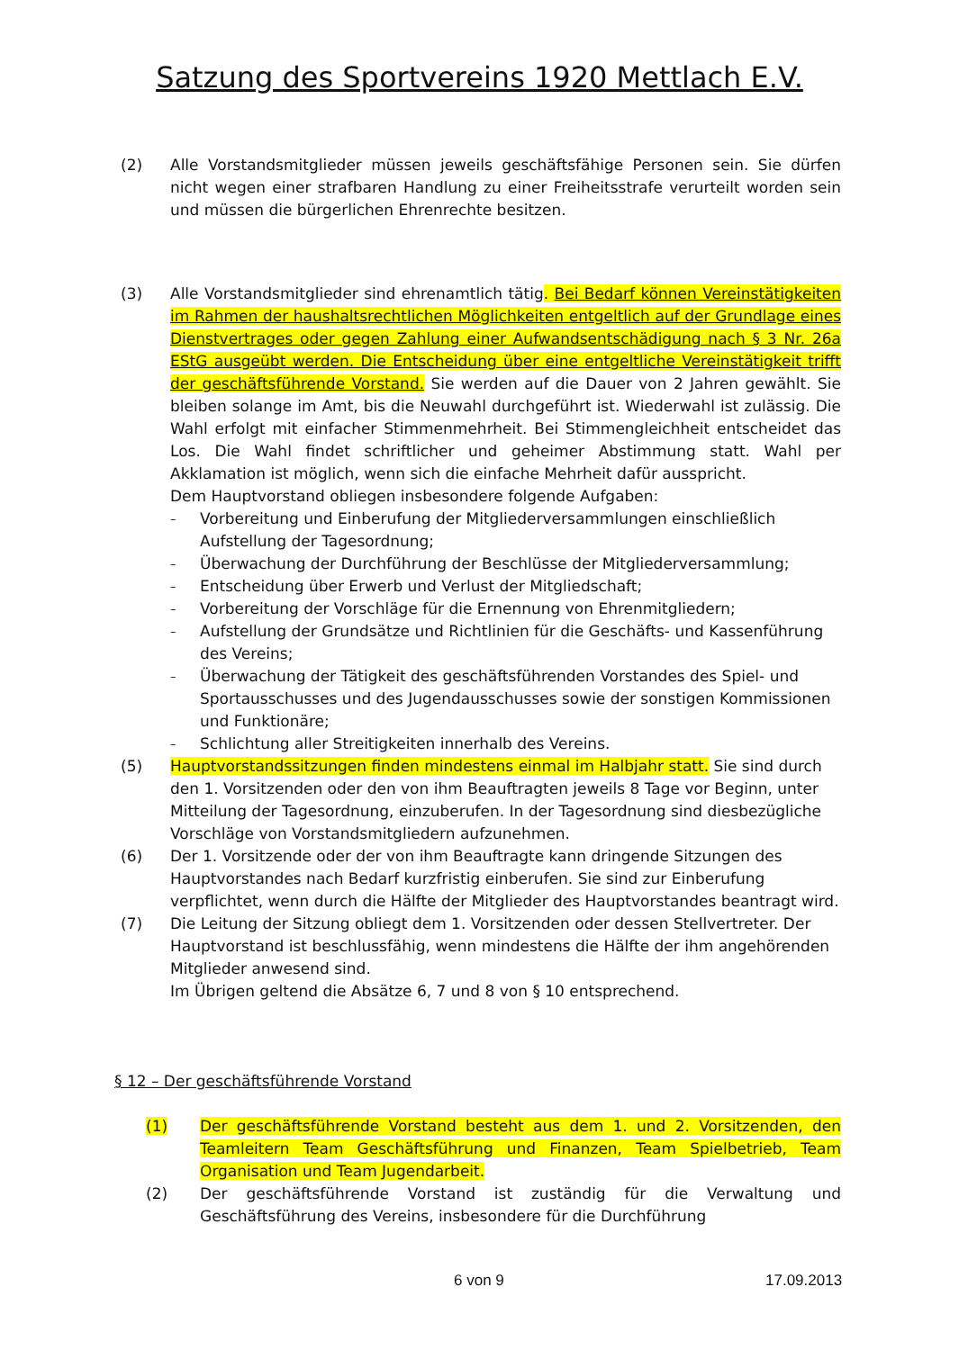Satzung des Sportvereins 1920 Mettlach E.V.
(2) Alle Vorstandsmitglieder müssen jeweils geschäftsfähige Personen sein. Sie dürfen nicht wegen einer strafbaren Handlung zu einer Freiheitsstrafe verurteilt worden sein und müssen die bürgerlichen Ehrenrechte besitzen.
(3) Alle Vorstandsmitglieder sind ehrenamtlich tätig. Bei Bedarf können Vereinstätigkeiten im Rahmen der haushaltsrechtlichen Möglichkeiten entgeltlich auf der Grundlage eines Dienstvertrages oder gegen Zahlung einer Aufwandsentschädigung nach § 3 Nr. 26a EStG ausgeübt werden. Die Entscheidung über eine entgeltliche Vereinstätigkeit trifft der geschäftsführende Vorstand. Sie werden auf die Dauer von 2 Jahren gewählt. Sie bleiben solange im Amt, bis die Neuwahl durchgeführt ist. Wiederwahl ist zulässig. Die Wahl erfolgt mit einfacher Stimmenmehrheit. Bei Stimmengleichheit entscheidet das Los. Die Wahl findet schriftlicher und geheimer Abstimmung statt. Wahl per Akklamation ist möglich, wenn sich die einfache Mehrheit dafür ausspricht.
Dem Hauptvorstand obliegen insbesondere folgende Aufgaben:
– Vorbereitung und Einberufung der Mitgliederversammlungen einschließlich Aufstellung der Tagesordnung;
– Überwachung der Durchführung der Beschlüsse der Mitgliederversammlung;
– Entscheidung über Erwerb und Verlust der Mitgliedschaft;
– Vorbereitung der Vorschläge für die Ernennung von Ehrenmitgliedern;
– Aufstellung der Grundsätze und Richtlinien für die Geschäfts- und Kassenführung des Vereins;
– Überwachung der Tätigkeit des geschäftsführenden Vorstandes des Spiel- und Sportausschusses und des Jugendausschusses sowie der sonstigen Kommissionen und Funktionäre;
– Schlichtung aller Streitigkeiten innerhalb des Vereins.
(5) Hauptvorstandssitzungen finden mindestens einmal im Halbjahr statt. Sie sind durch den 1. Vorsitzenden oder den von ihm Beauftragten jeweils 8 Tage vor Beginn, unter Mitteilung der Tagesordnung, einzuberufen. In der Tagesordnung sind diesbezügliche Vorschläge von Vorstandsmitgliedern aufzunehmen.
(6) Der 1. Vorsitzende oder der von ihm Beauftragte kann dringende Sitzungen des Hauptvorstandes nach Bedarf kurzfristig einberufen. Sie sind zur Einberufung verpflichtet, wenn durch die Hälfte der Mitglieder des Hauptvorstandes beantragt wird.
(7) Die Leitung der Sitzung obliegt dem 1. Vorsitzenden oder dessen Stellvertreter. Der Hauptvorstand ist beschlussfähig, wenn mindestens die Hälfte der ihm angehörenden Mitglieder anwesend sind.
Im Übrigen geltend die Absätze 6, 7 und 8 von § 10 entsprechend.
§ 12 – Der geschäftsführende Vorstand
(1) Der geschäftsführende Vorstand besteht aus dem 1. und 2. Vorsitzenden, den Teamleitern Team Geschäftsführung und Finanzen, Team Spielbetrieb, Team Organisation und Team Jugendarbeit.
(2) Der geschäftsführende Vorstand ist zuständig für die Verwaltung und Geschäftsführung des Vereins, insbesondere für die Durchführung
6 von 9 17.09.2013